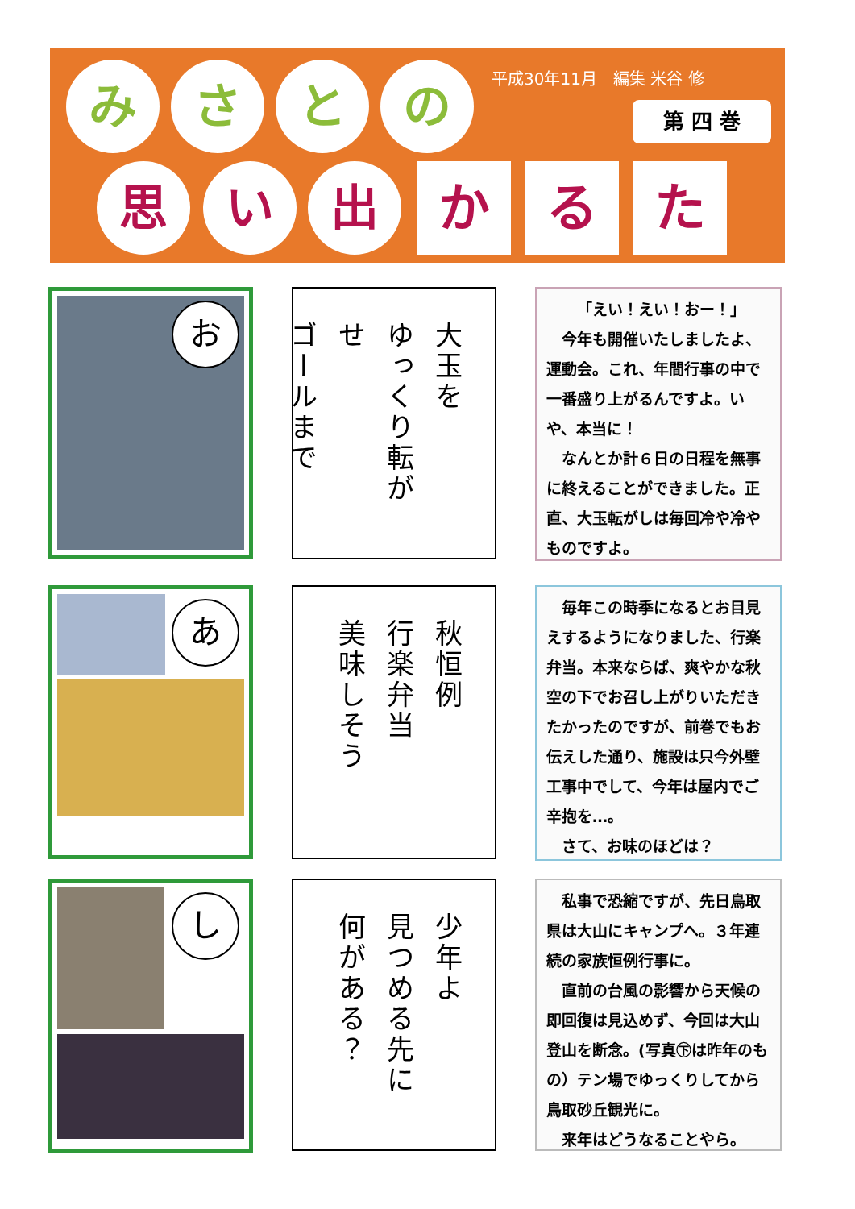平成30年11月　編集 米谷 修
第 四 巻
み さ と の
思 い 出 か る た
お
大玉を
ゆっくり転がせ
ゴールまで
「えい！えい！おー！」
今年も開催いたしましたよ、運動会。これ、年間行事の中で一番盛り上がるんですよ。いや、本当に！
なんとか計６日の日程を無事に終えることができました。正直、大玉転がしは毎回冷や冷やものですよ。
あ
秋恒例
行楽弁当
美味しそう
毎年この時季になるとお目見えするようになりました、行楽弁当。本来ならば、爽やかな秋空の下でお召し上がりいただきたかったのですが、前巻でもお伝えした通り、施設は只今外壁工事中でして、今年は屋内でご辛抱を…。
さて、お味のほどは？
し
少年よ
見つめる先に
何がある？
私事で恐縮ですが、先日鳥取県は大山にキャンプへ。３年連続の家族恒例行事に。
直前の台風の影響から天候の即回復は見込めず、今回は大山登山を断念。(写真㊦は昨年のもの）テン場でゆっくりしてから鳥取砂丘観光に。
来年はどうなることやら。